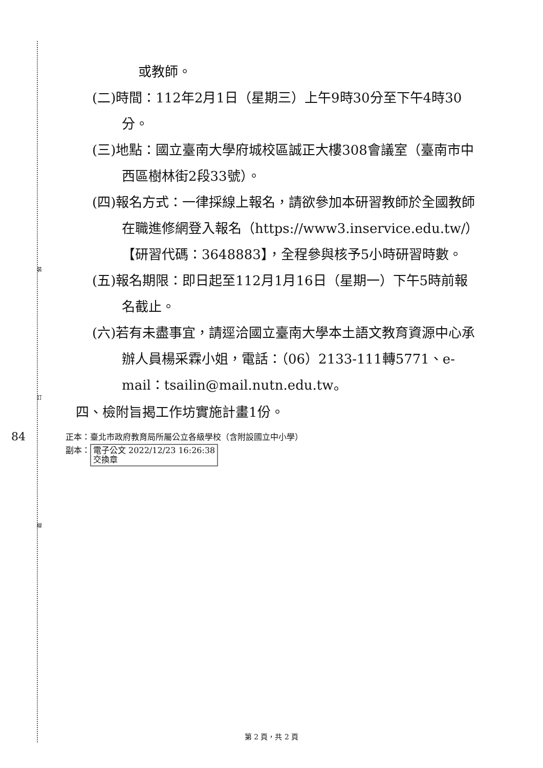裝
訂
線
84
或教師。
(二)時間：112年2月1日（星期三）上午9時30分至下午4時30分。
(三)地點：國立臺南大學府城校區誠正大樓308會議室（臺南市中西區樹林街2段33號）。
(四)報名方式：一律採線上報名，請欲參加本研習教師於全國教師在職進修網登入報名（https://www3.inservice.edu.tw/）【研習代碼：3648883】，全程參與核予5小時研習時數。
(五)報名期限：即日起至112月1月16日（星期一）下午5時前報名截止。
(六)若有未盡事宜，請逕洽國立臺南大學本土語文教育資源中心承辦人員楊采霖小姐，電話：（06）2133-111轉5771、e-mail：tsailin@mail.nutn.edu.tw。
四、檢附旨揭工作坊實施計畫1份。
正本：臺北市政府教育局所屬公立各級學校（含附設國立中小學）
副本： 電子公文 2022/12/23 16:26:38
交換章
第 2 頁，共 2 頁